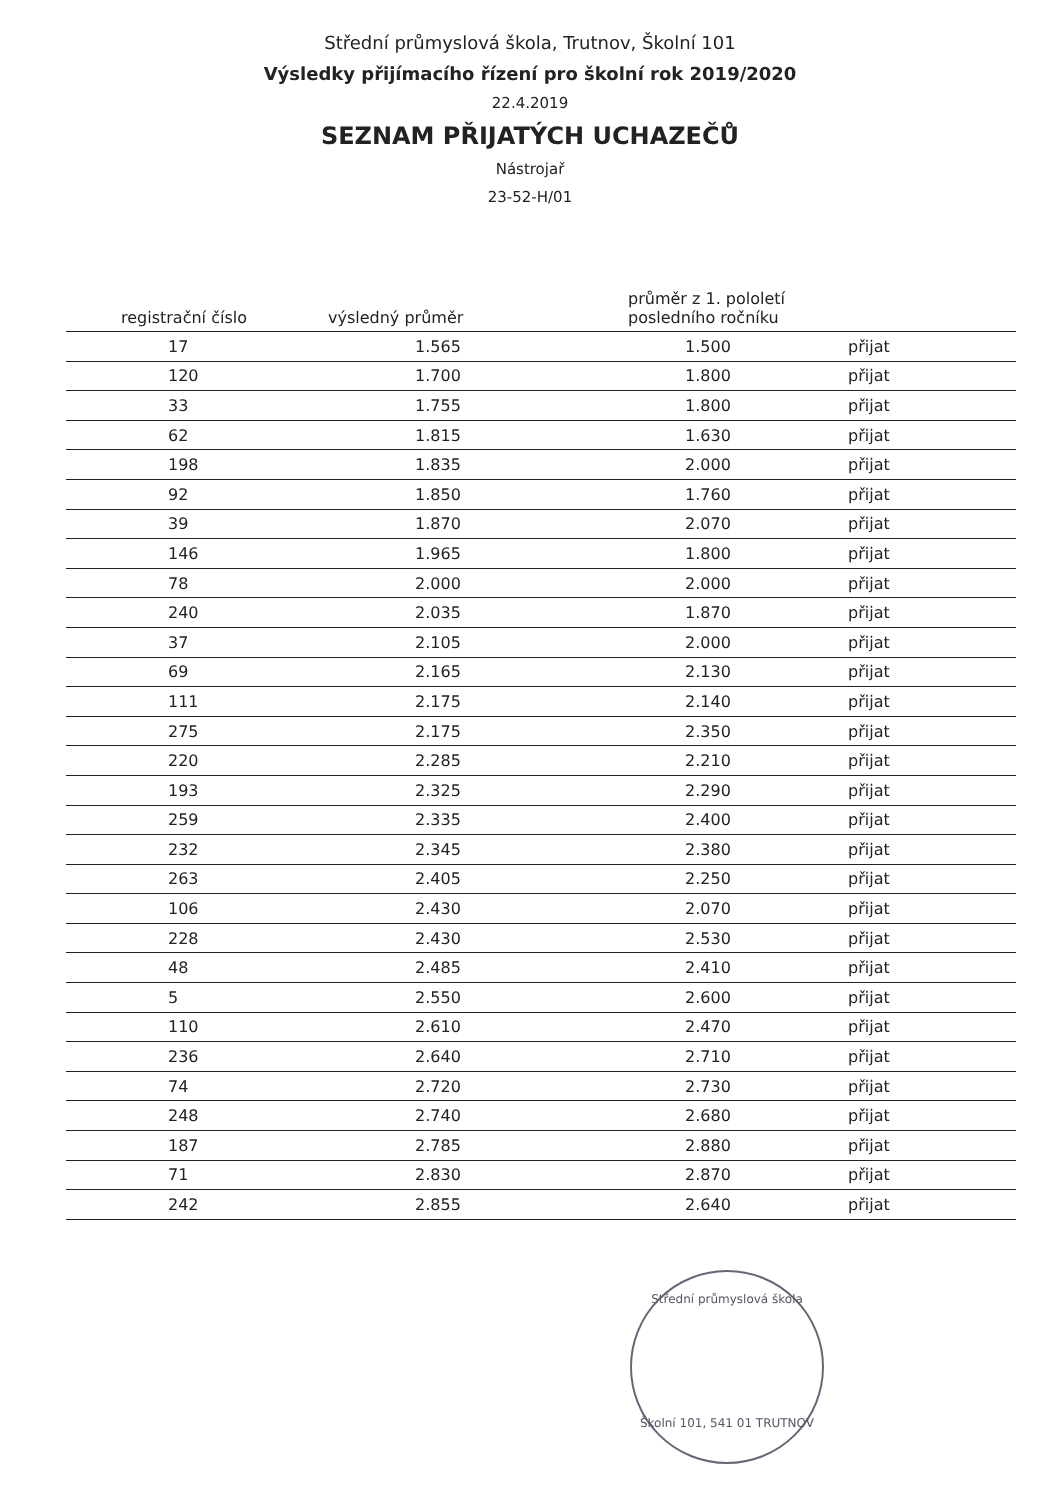Střední průmyslová škola, Trutnov, Školní 101
Výsledky přijímacího řízení pro školní rok 2019/2020
22.4.2019
SEZNAM PŘIJATÝCH UCHAZEČŮ
Nástrojař
23-52-H/01
| registrační číslo | výsledný průměr | průměr z 1. pololetí posledního ročníku | |
| --- | --- | --- | --- |
| 17 | 1.565 | 1.500 | přijat |
| 120 | 1.700 | 1.800 | přijat |
| 33 | 1.755 | 1.800 | přijat |
| 62 | 1.815 | 1.630 | přijat |
| 198 | 1.835 | 2.000 | přijat |
| 92 | 1.850 | 1.760 | přijat |
| 39 | 1.870 | 2.070 | přijat |
| 146 | 1.965 | 1.800 | přijat |
| 78 | 2.000 | 2.000 | přijat |
| 240 | 2.035 | 1.870 | přijat |
| 37 | 2.105 | 2.000 | přijat |
| 69 | 2.165 | 2.130 | přijat |
| 111 | 2.175 | 2.140 | přijat |
| 275 | 2.175 | 2.350 | přijat |
| 220 | 2.285 | 2.210 | přijat |
| 193 | 2.325 | 2.290 | přijat |
| 259 | 2.335 | 2.400 | přijat |
| 232 | 2.345 | 2.380 | přijat |
| 263 | 2.405 | 2.250 | přijat |
| 106 | 2.430 | 2.070 | přijat |
| 228 | 2.430 | 2.530 | přijat |
| 48 | 2.485 | 2.410 | přijat |
| 5 | 2.550 | 2.600 | přijat |
| 110 | 2.610 | 2.470 | přijat |
| 236 | 2.640 | 2.710 | přijat |
| 74 | 2.720 | 2.730 | přijat |
| 248 | 2.740 | 2.680 | přijat |
| 187 | 2.785 | 2.880 | přijat |
| 71 | 2.830 | 2.870 | přijat |
| 242 | 2.855 | 2.640 | přijat |
Střední průmyslová škola
Školní 101, 541 01 TRUTNOV